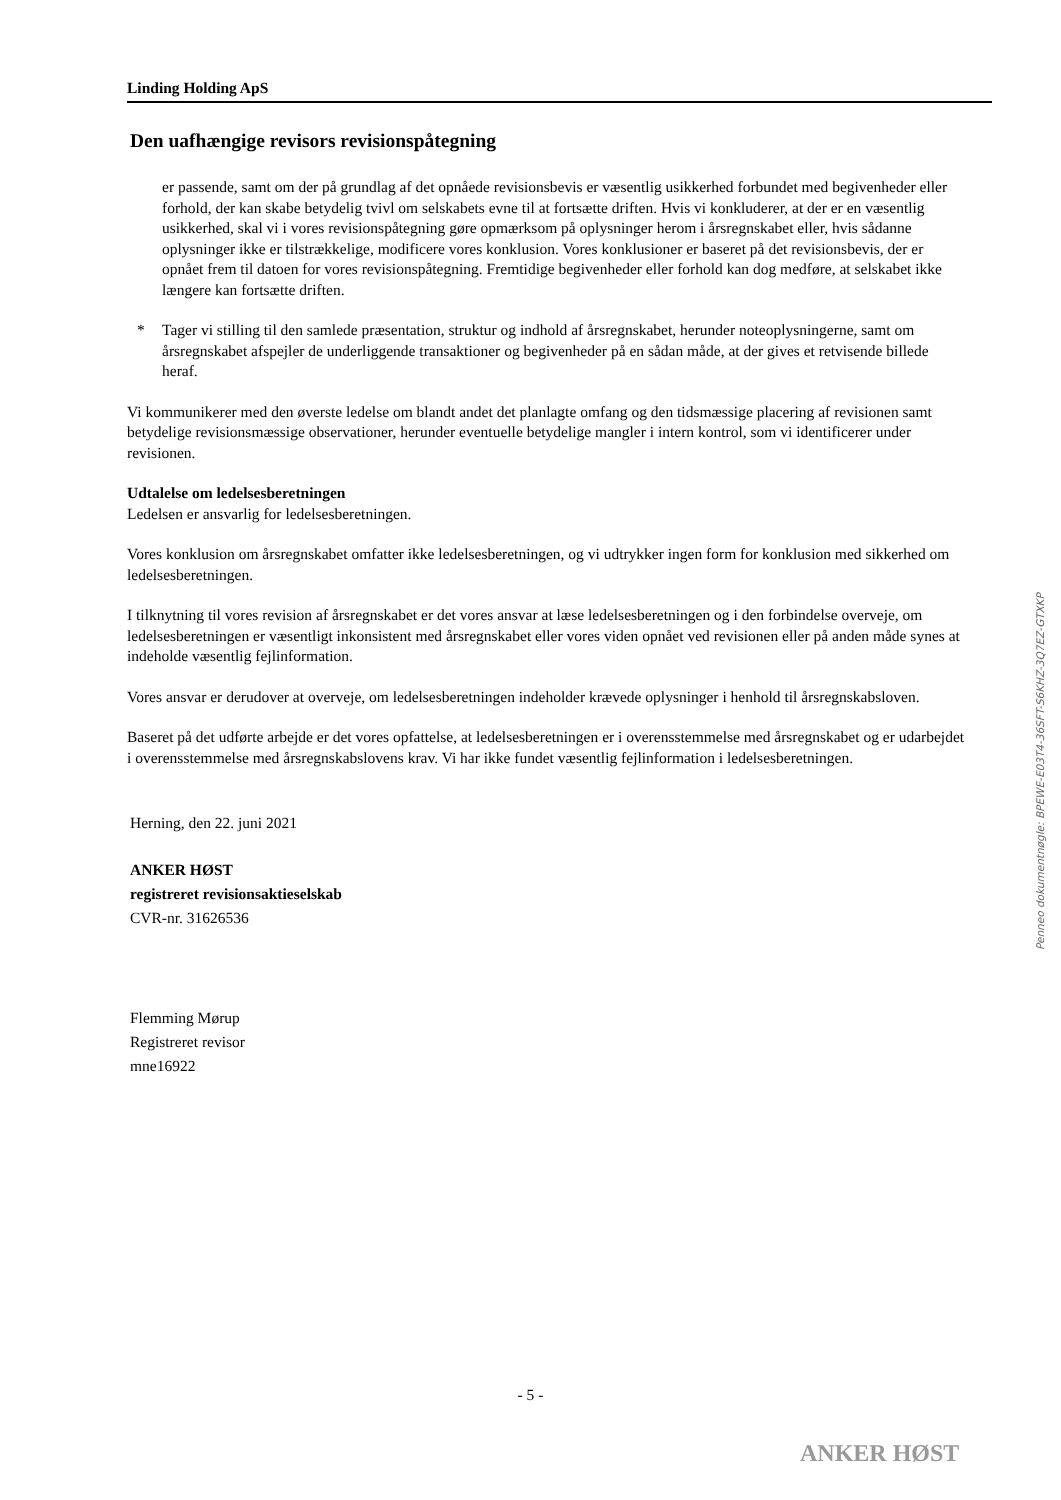Linding Holding ApS
Den uafhængige revisors revisionspåtegning
er passende, samt om der på grundlag af det opnåede revisionsbevis er væsentlig usikkerhed forbundet med begivenheder eller forhold, der kan skabe betydelig tvivl om selskabets evne til at fortsætte driften. Hvis vi konkluderer, at der er en væsentlig usikkerhed, skal vi i vores revisionspåtegning gøre opmærksom på oplysninger herom i årsregnskabet eller, hvis sådanne oplysninger ikke er tilstrækkelige, modificere vores konklusion. Vores konklusioner er baseret på det revisionsbevis, der er opnået frem til datoen for vores revisionspåtegning. Fremtidige begivenheder eller forhold kan dog medføre, at selskabet ikke længere kan fortsætte driften.
* Tager vi stilling til den samlede præsentation, struktur og indhold af årsregnskabet, herunder noteoplysningerne, samt om årsregnskabet afspejler de underliggende transaktioner og begivenheder på en sådan måde, at der gives et retvisende billede heraf.
Vi kommunikerer med den øverste ledelse om blandt andet det planlagte omfang og den tidsmæssige placering af revisionen samt betydelige revisionsmæssige observationer, herunder eventuelle betydelige mangler i intern kontrol, som vi identificerer under revisionen.
Udtalelse om ledelsesberetningen
Ledelsen er ansvarlig for ledelsesberetningen.
Vores konklusion om årsregnskabet omfatter ikke ledelsesberetningen, og vi udtrykker ingen form for konklusion med sikkerhed om ledelsesberetningen.
I tilknytning til vores revision af årsregnskabet er det vores ansvar at læse ledelsesberetningen og i den forbindelse overveje, om ledelsesberetningen er væsentligt inkonsistent med årsregnskabet eller vores viden opnået ved revisionen eller på anden måde synes at indeholde væsentlig fejlinformation.
Vores ansvar er derudover at overveje, om ledelsesberetningen indeholder krævede oplysninger i henhold til årsregnskabsloven.
Baseret på det udførte arbejde er det vores opfattelse, at ledelsesberetningen er i overensstemmelse med årsregnskabet og er udarbejdet i overensstemmelse med årsregnskabslovens krav. Vi har ikke fundet væsentlig fejlinformation i ledelsesberetningen.
Herning, den 22. juni 2021
ANKER HØST
registreret revisionsaktieselskab
CVR-nr. 31626536
Flemming Mørup
Registreret revisor
mne16922
Penneo dokumentnøgle: BPEWE-E03T4-36SFT-S6KHZ-3Q7EZ-GTXKP
- 5 -
ANKER HØST